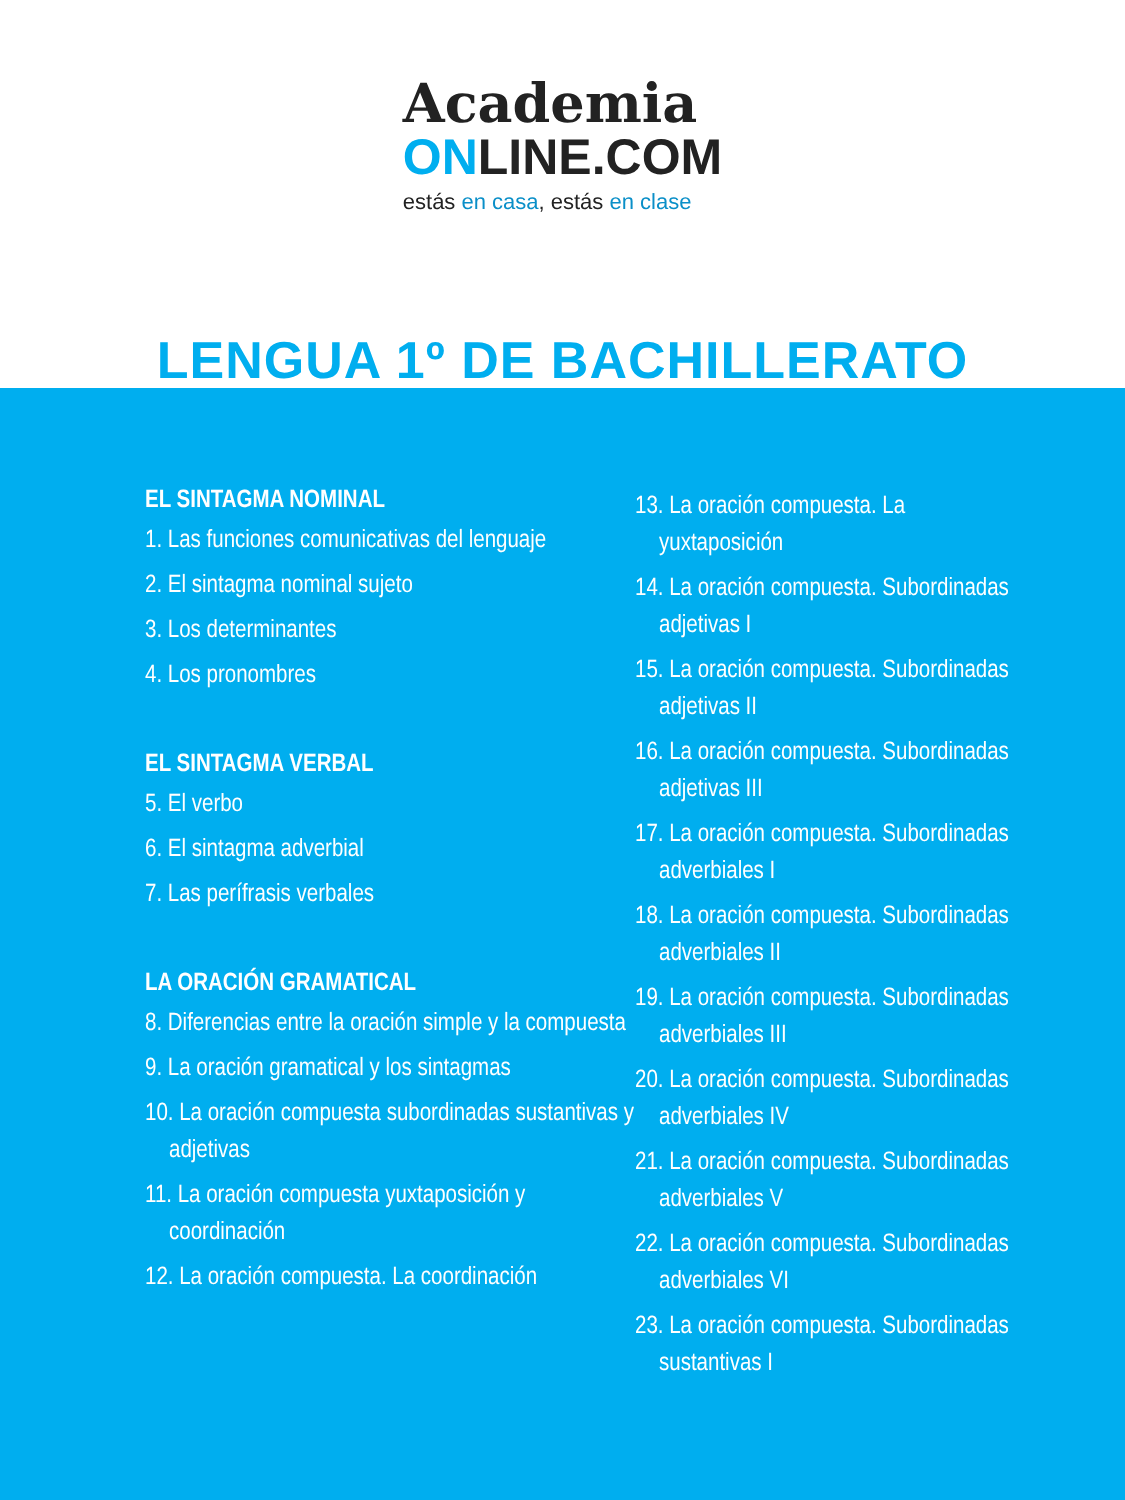Academia
ONLINE.COM
estás en casa, estás en clase
LENGUA 1º DE BACHILLERATO
EL SINTAGMA NOMINAL
1. Las funciones comunicativas del lenguaje
2. El sintagma nominal sujeto
3. Los determinantes
4. Los pronombres
EL SINTAGMA VERBAL
5. El verbo
6. El sintagma adverbial
7. Las perífrasis verbales
LA ORACIÓN GRAMATICAL
8. Diferencias entre la oración simple y la compuesta
9. La oración gramatical y los sintagmas
10. La oración compuesta subordinadas sustantivas y adjetivas
11. La oración compuesta yuxtaposición y coordinación
12. La oración compuesta. La coordinación
13. La oración compuesta. La yuxtaposición
14. La oración compuesta. Subordinadas adjetivas I
15. La oración compuesta. Subordinadas adjetivas II
16. La oración compuesta. Subordinadas adjetivas III
17. La oración compuesta. Subordinadas adverbiales I
18. La oración compuesta. Subordinadas adverbiales II
19. La oración compuesta. Subordinadas adverbiales III
20. La oración compuesta. Subordinadas adverbiales IV
21. La oración compuesta. Subordinadas adverbiales V
22. La oración compuesta. Subordinadas adverbiales VI
23. La oración compuesta. Subordinadas sustantivas I